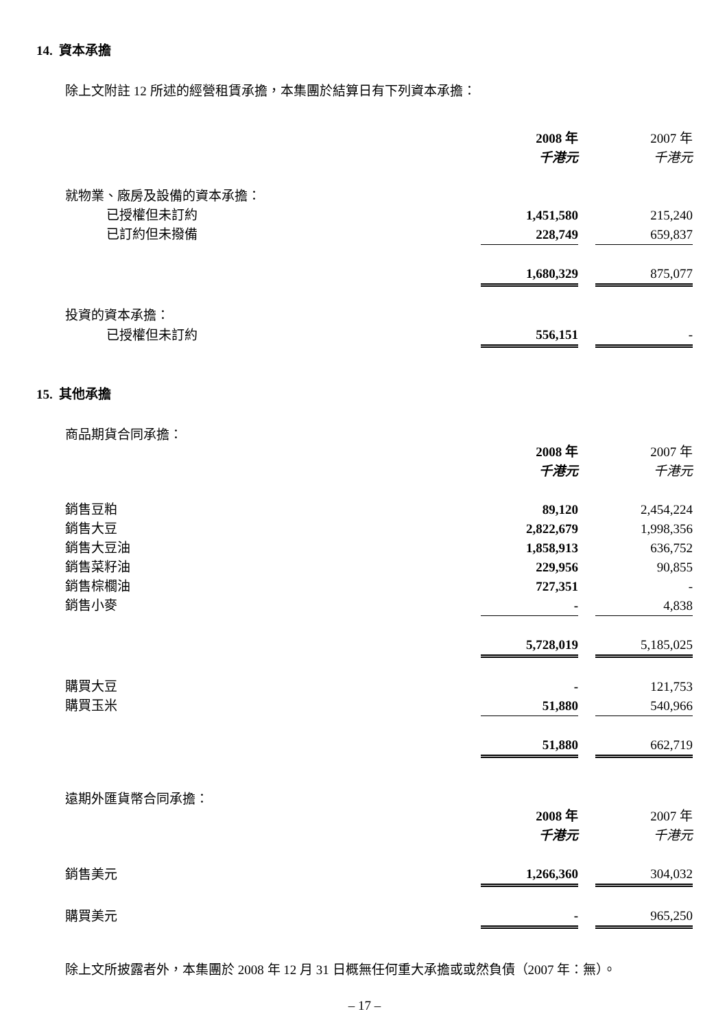14. 資本承擔
除上文附註 12 所述的經營租賃承擔，本集團於結算日有下列資本承擔：
| | 2008 年 | | 2007 年 |
| | 千港元 | | 千港元 |
| 就物業、廠房及設備的資本承擔： | | | |
| 已授權但未訂約 | 1,451,580 | | 215,240 |
| 已訂約但未撥備 | 228,749 | | 659,837 |
| | 1,680,329 | | 875,077 |
| 投資的資本承擔： | | | |
| 已授權但未訂約 | 556,151 | | - |
15. 其他承擔
商品期貨合同承擔：
| | 2008 年 | | 2007 年 |
| | 千港元 | | 千港元 |
| 銷售豆粕 | 89,120 | | 2,454,224 |
| 銷售大豆 | 2,822,679 | | 1,998,356 |
| 銷售大豆油 | 1,858,913 | | 636,752 |
| 銷售菜籽油 | 229,956 | | 90,855 |
| 銷售棕櫚油 | 727,351 | | - |
| 銷售小麥 | - | | 4,838 |
| | 5,728,019 | | 5,185,025 |
| 購買大豆 | - | | 121,753 |
| 購買玉米 | 51,880 | | 540,966 |
| | 51,880 | | 662,719 |
遠期外匯貨幣合同承擔：
| | 2008 年 | | 2007 年 |
| | 千港元 | | 千港元 |
| 銷售美元 | 1,266,360 | | 304,032 |
| 購買美元 | - | | 965,250 |
除上文所披露者外，本集團於 2008 年 12 月 31 日概無任何重大承擔或或然負債（2007 年：無）。
– 17 –